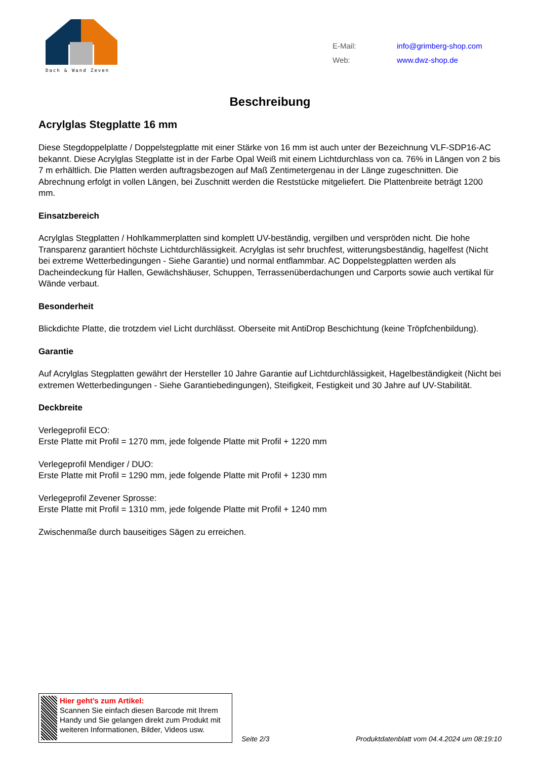Dach & Wand Zeven
| E-Mail: | info@grimberg-shop.com |
| Web: | www.dwz-shop.de |
Beschreibung
Acrylglas Stegplatte 16 mm
Diese Stegdoppelplatte / Doppelstegplatte mit einer Stärke von 16 mm ist auch unter der Bezeichnung VLF-SDP16-AC bekannt. Diese Acrylglas Stegplatte ist in der Farbe Opal Weiß mit einem Lichtdurchlass von ca. 76% in Längen von 2 bis 7 m erhältlich. Die Platten werden auftragsbezogen auf Maß Zentimetergenau in der Länge zugeschnitten. Die Abrechnung erfolgt in vollen Längen, bei Zuschnitt werden die Reststücke mitgeliefert. Die Plattenbreite beträgt 1200 mm.
Einsatzbereich
Acrylglas Stegplatten / Hohlkammerplatten sind komplett UV-beständig, vergilben und verspröden nicht. Die hohe Transparenz garantiert höchste Lichtdurchlässigkeit. Acrylglas ist sehr bruchfest, witterungsbeständig, hagelfest (Nicht bei extreme Wetterbedingungen - Siehe Garantie) und normal entflammbar. AC Doppelstegplatten werden als Dacheindeckung für Hallen, Gewächshäuser, Schuppen, Terrassenüberdachungen und Carports sowie auch vertikal für Wände verbaut.
Besonderheit
Blickdichte Platte, die trotzdem viel Licht durchlässt. Oberseite mit AntiDrop Beschichtung (keine Tröpfchenbildung).
Garantie
Auf Acrylglas Stegplatten gewährt der Hersteller 10 Jahre Garantie auf Lichtdurchlässigkeit, Hagelbeständigkeit (Nicht bei extremen Wetterbedingungen - Siehe Garantiebedingungen), Steifigkeit, Festigkeit und 30 Jahre auf UV-Stabilität.
Deckbreite
Verlegeprofil ECO:
Erste Platte mit Profil = 1270 mm, jede folgende Platte mit Profil + 1220 mm
Verlegeprofil Mendiger / DUO:
Erste Platte mit Profil = 1290 mm, jede folgende Platte mit Profil + 1230 mm
Verlegeprofil Zevener Sprosse:
Erste Platte mit Profil = 1310 mm, jede folgende Platte mit Profil + 1240 mm
Zwischenmaße durch bauseitiges Sägen zu erreichen.
Hier geht’s zum Artikel:
Scannen Sie einfach diesen Barcode mit Ihrem Handy und Sie gelangen direkt zum Produkt mit weiteren Informationen, Bilder, Videos usw.
Seite 2/3
Produktdatenblatt vom 04.4.2024 um 08:19:10